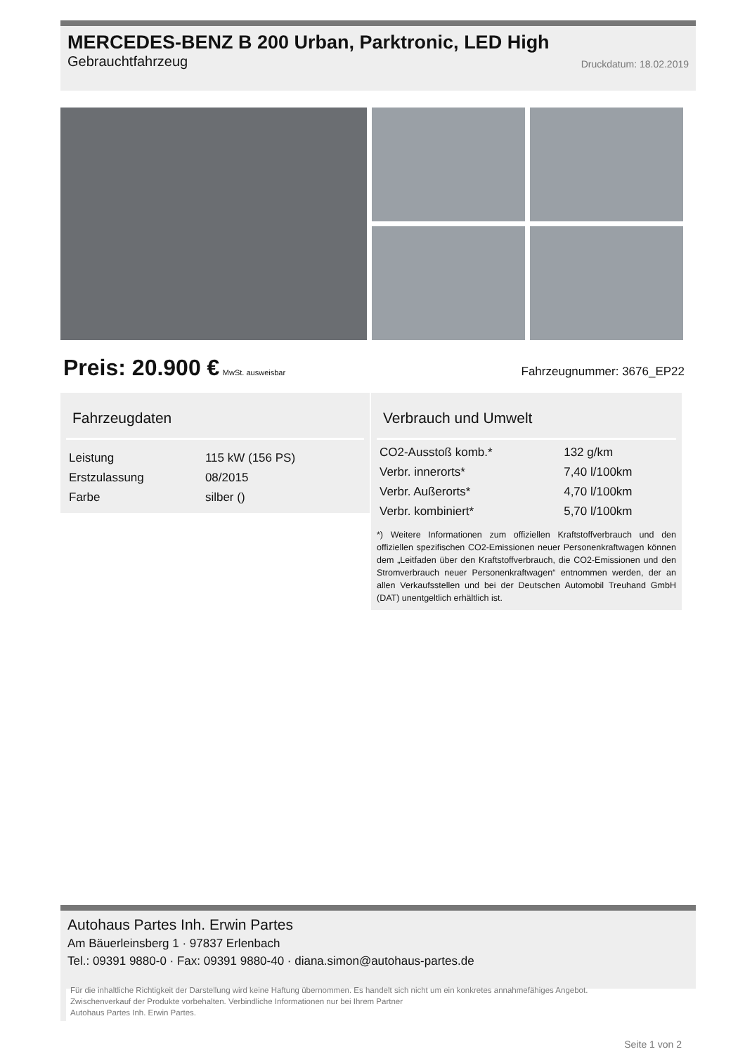MERCEDES-BENZ B 200 Urban, Parktronic, LED High
Gebrauchtfahrzeug Druckdatum: 18.02.2019
Preis: 20.900 € MwSt. ausweisbar
Fahrzeugnummer: 3676_EP22
Fahrzeugdaten
| Leistung | 115 kW (156 PS) |
| Erstzulassung | 08/2015 |
| Farbe | silber () |
Verbrauch und Umwelt
| CO2-Ausstoß komb.* | 132 g/km |
| Verbr. innerorts* | 7,40 l/100km |
| Verbr. Außerorts* | 4,70 l/100km |
| Verbr. kombiniert* | 5,70 l/100km |
*) Weitere Informationen zum offiziellen Kraftstoffverbrauch und den offiziellen spezifischen CO2-Emissionen neuer Personenkraftwagen können dem „Leitfaden über den Kraftstoffverbrauch, die CO2-Emissionen und den Stromverbrauch neuer Personenkraftwagen“ entnommen werden, der an allen Verkaufsstellen und bei der Deutschen Automobil Treuhand GmbH (DAT) unentgeltlich erhältlich ist.
Autohaus Partes Inh. Erwin Partes
Am Bäuerleinsberg 1 · 97837 Erlenbach
Tel.: 09391 9880-0 · Fax: 09391 9880-40 · diana.simon@autohaus-partes.de
Für die inhaltliche Richtigkeit der Darstellung wird keine Haftung übernommen. Es handelt sich nicht um ein konkretes annahmefähiges Angebot.
Zwischenverkauf der Produkte vorbehalten. Verbindliche Informationen nur bei Ihrem Partner
Autohaus Partes Inh. Erwin Partes.
Seite 1 von 2